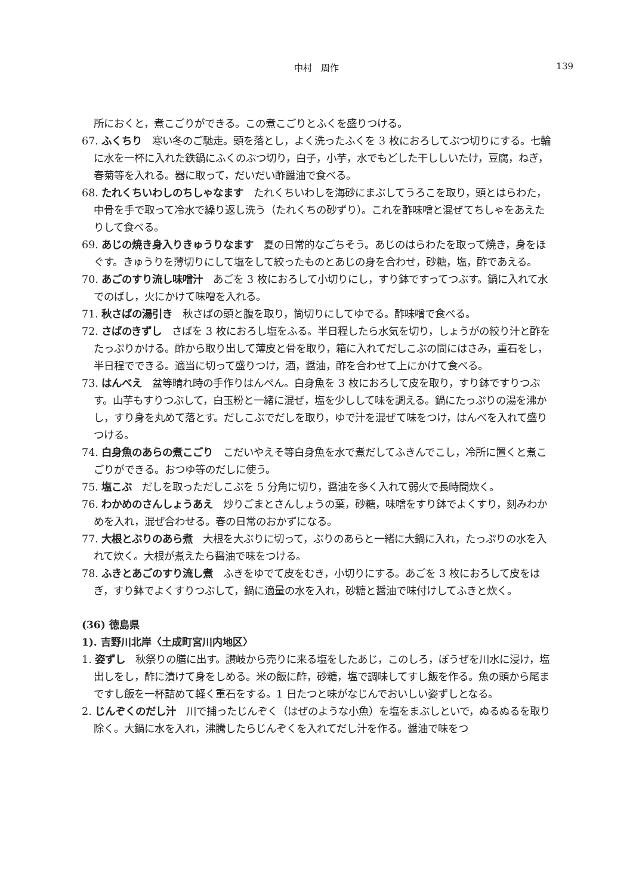中村　周作 139
所におくと，煮こごりができる。この煮こごりとふくを盛りつける。
67. ふくちり　寒い冬のご馳走。頭を落とし，よく洗ったふくを 3 枚におろしてぶつ切りにする。七輪に水を一杯に入れた鉄鍋にふくのぶつ切り，白子，小芋，水でもどした干ししいたけ，豆腐，ねぎ，春菊等を入れる。器に取って，だいだい酢醤油で食べる。
68. たれくちいわしのちしゃなます　たれくちいわしを海砂にまぶしてうろこを取り，頭とはらわた，中骨を手で取って冷水で繰り返し洗う（たれくちの砂ずり）。これを酢味噌と混ぜてちしゃをあえたりして食べる。
69. あじの焼き身入りきゅうりなます　夏の日常的なごちそう。あじのはらわたを取って焼き，身をほぐす。きゅうりを薄切りにして塩をして絞ったものとあじの身を合わせ，砂糖，塩，酢であえる。
70. あごのすり流し味噌汁　あごを 3 枚におろして小切りにし，すり鉢ですってつぶす。鍋に入れて水でのばし，火にかけて味噌を入れる。
71. 秋さばの湯引き　秋さばの頭と腹を取り，筒切りにしてゆでる。酢味噌で食べる。
72. さばのきずし　さばを 3 枚におろし塩をふる。半日程したら水気を切り，しょうがの絞り汁と酢をたっぷりかける。酢から取り出して薄皮と骨を取り，箱に入れてだしこぶの間にはさみ，重石をし，半日程でできる。適当に切って盛りつけ，酒，醤油，酢を合わせて上にかけて食べる。
73. はんべえ　盆等晴れ時の手作りはんぺん。白身魚を 3 枚におろして皮を取り，すり鉢ですりつぶす。山芋もすりつぶして，白玉粉と一緒に混ぜ，塩を少しして味を調える。鍋にたっぷりの湯を沸かし，すり身を丸めて落とす。だしこぶでだしを取り，ゆで汁を混ぜて味をつけ，はんべを入れて盛りつける。
74. 白身魚のあらの煮こごり　こだいやえそ等白身魚を水で煮だしてふきんでこし，冷所に置くと煮こごりができる。おつゆ等のだしに使う。
75. 塩こぶ　だしを取っただしこぶを 5 分角に切り，醤油を多く入れて弱火で長時間炊く。
76. わかめのさんしょうあえ　炒りごまとさんしょうの葉，砂糖，味噌をすり鉢でよくすり，刻みわかめを入れ，混ぜ合わせる。春の日常のおかずになる。
77. 大根とぶりのあら煮　大根を大ぶりに切って，ぶりのあらと一緒に大鍋に入れ，たっぷりの水を入れて炊く。大根が煮えたら醤油で味をつける。
78. ふきとあごのすり流し煮　ふきをゆでて皮をむき，小切りにする。あごを 3 枚におろして皮をはぎ，すり鉢でよくすりつぶして，鍋に適量の水を入れ，砂糖と醤油で味付けしてふきと炊く。
(36) 徳島県
1). 吉野川北岸〈土成町宮川内地区〉
1. 姿ずし　秋祭りの膳に出す。讃岐から売りに来る塩をしたあじ，このしろ，ぼうぜを川水に浸け，塩出しをし，酢に漬けて身をしめる。米の飯に酢，砂糖，塩で調味してすし飯を作る。魚の頭から尾まですし飯を一杯詰めて軽く重石をする。1 日たつと味がなじんでおいしい姿ずしとなる。
2. じんぞくのだし汁　川で捕ったじんぞく（はぜのような小魚）を塩をまぶしといで，ぬるぬるを取り除く。大鍋に水を入れ，沸騰したらじんぞくを入れてだし汁を作る。醤油で味をつ